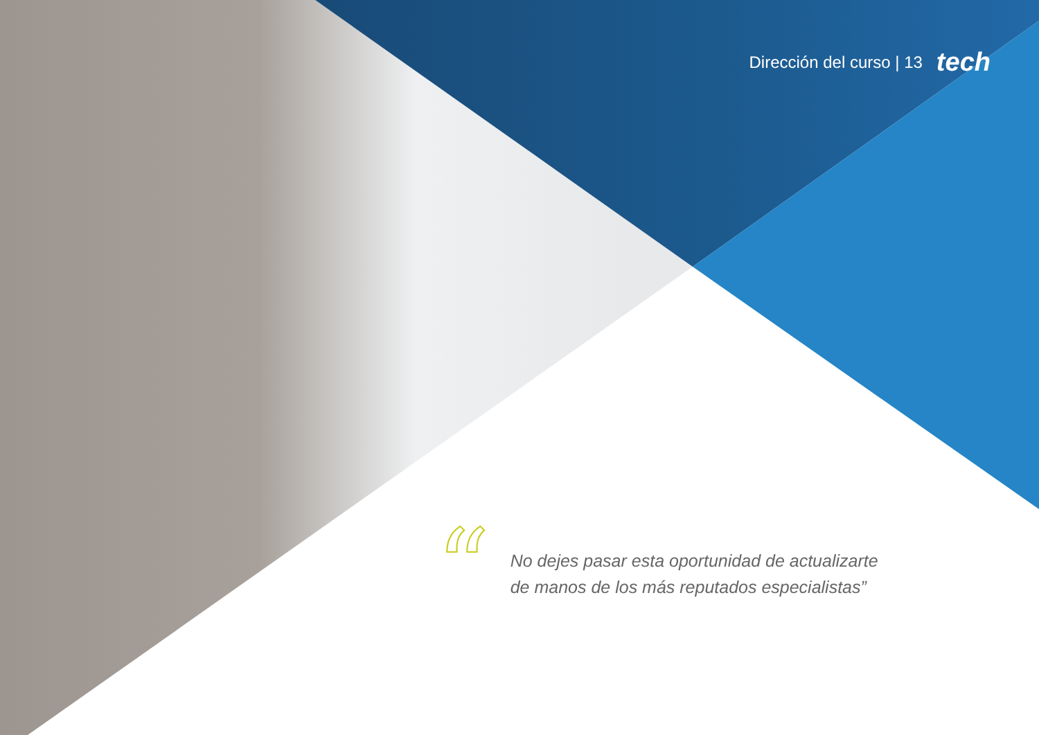Dirección del curso | 13 tech
“
No dejes pasar esta oportunidad de actualizarte
de manos de los más reputados especialistas”